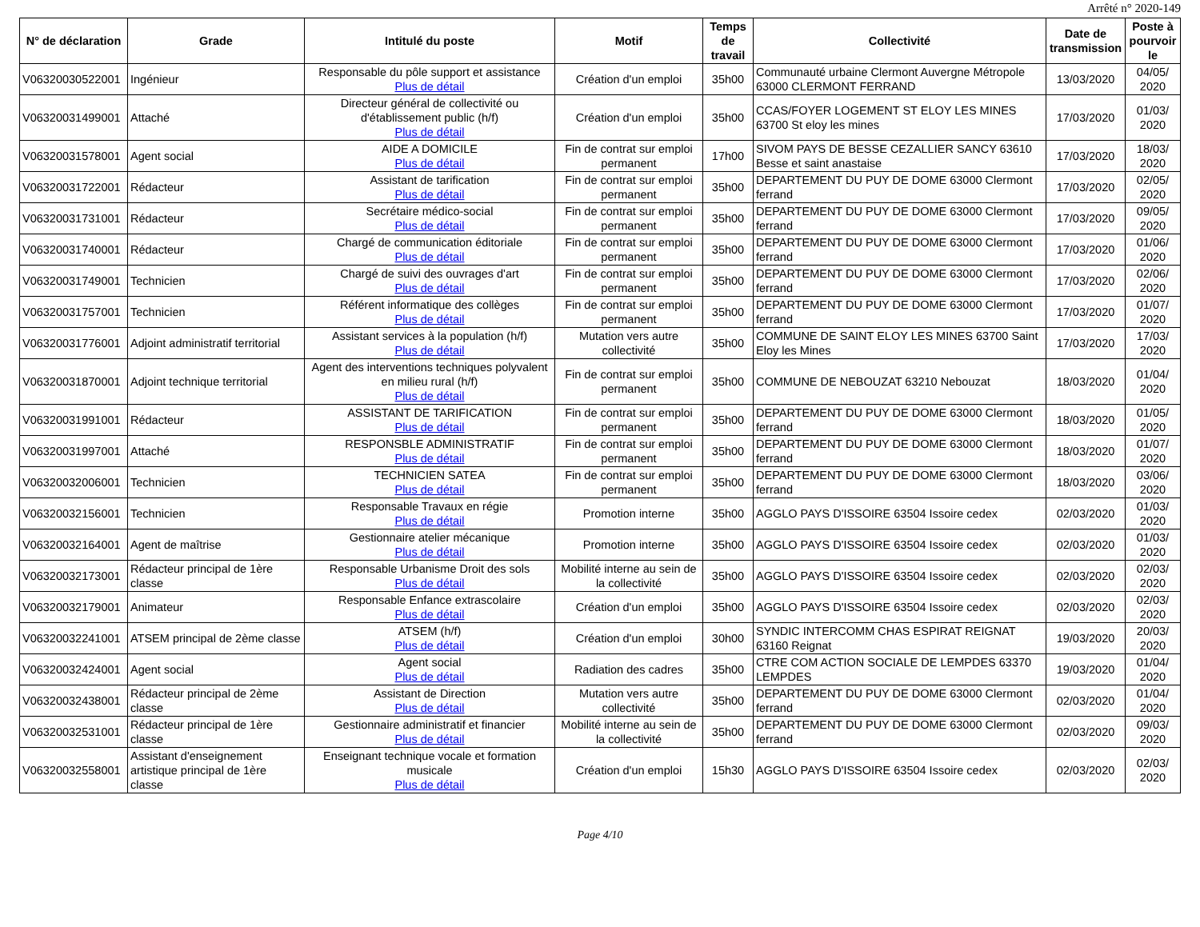Arrêté n° 2020-149
| N° de déclaration | Grade | Intitulé du poste | Motif | Temps de travail | Collectivité | Date de transmission | Poste à pourvoir le |
| --- | --- | --- | --- | --- | --- | --- | --- |
| V06320030522001 | Ingénieur | Responsable du pôle support et assistance Plus de détail | Création d'un emploi | 35h00 | Communauté urbaine Clermont Auvergne Métropole 63000 CLERMONT FERRAND | 13/03/2020 | 04/05/ 2020 |
| V06320031499001 | Attaché | Directeur général de collectivité ou d'établissement public (h/f) Plus de détail | Création d'un emploi | 35h00 | CCAS/FOYER LOGEMENT ST ELOY LES MINES 63700 St eloy les mines | 17/03/2020 | 01/03/ 2020 |
| V06320031578001 | Agent social | AIDE A DOMICILE Plus de détail | Fin de contrat sur emploi permanent | 17h00 | SIVOM PAYS DE BESSE CEZALLIER SANCY 63610 Besse et saint anastaise | 17/03/2020 | 18/03/ 2020 |
| V06320031722001 | Rédacteur | Assistant de tarification Plus de détail | Fin de contrat sur emploi permanent | 35h00 | DEPARTEMENT DU PUY DE DOME 63000 Clermont ferrand | 17/03/2020 | 02/05/ 2020 |
| V06320031731001 | Rédacteur | Secrétaire médico-social Plus de détail | Fin de contrat sur emploi permanent | 35h00 | DEPARTEMENT DU PUY DE DOME 63000 Clermont ferrand | 17/03/2020 | 09/05/ 2020 |
| V06320031740001 | Rédacteur | Chargé de communication éditoriale Plus de détail | Fin de contrat sur emploi permanent | 35h00 | DEPARTEMENT DU PUY DE DOME 63000 Clermont ferrand | 17/03/2020 | 01/06/ 2020 |
| V06320031749001 | Technicien | Chargé de suivi des ouvrages d'art Plus de détail | Fin de contrat sur emploi permanent | 35h00 | DEPARTEMENT DU PUY DE DOME 63000 Clermont ferrand | 17/03/2020 | 02/06/ 2020 |
| V06320031757001 | Technicien | Référent informatique des collèges Plus de détail | Fin de contrat sur emploi permanent | 35h00 | DEPARTEMENT DU PUY DE DOME 63000 Clermont ferrand | 17/03/2020 | 01/07/ 2020 |
| V06320031776001 | Adjoint administratif territorial | Assistant services à la population (h/f) Plus de détail | Mutation vers autre collectivité | 35h00 | COMMUNE DE SAINT ELOY LES MINES 63700 Saint Eloy les Mines | 17/03/2020 | 17/03/ 2020 |
| V06320031870001 | Adjoint technique territorial | Agent des interventions techniques polyvalent en milieu rural (h/f) Plus de détail | Fin de contrat sur emploi permanent | 35h00 | COMMUNE DE NEBOUZAT 63210 Nebouzat | 18/03/2020 | 01/04/ 2020 |
| V06320031991001 | Rédacteur | ASSISTANT DE TARIFICATION Plus de détail | Fin de contrat sur emploi permanent | 35h00 | DEPARTEMENT DU PUY DE DOME 63000 Clermont ferrand | 18/03/2020 | 01/05/ 2020 |
| V06320031997001 | Attaché | RESPONSBLE ADMINISTRATIF Plus de détail | Fin de contrat sur emploi permanent | 35h00 | DEPARTEMENT DU PUY DE DOME 63000 Clermont ferrand | 18/03/2020 | 01/07/ 2020 |
| V06320032006001 | Technicien | TECHNICIEN SATEA Plus de détail | Fin de contrat sur emploi permanent | 35h00 | DEPARTEMENT DU PUY DE DOME 63000 Clermont ferrand | 18/03/2020 | 03/06/ 2020 |
| V06320032156001 | Technicien | Responsable Travaux en régie Plus de détail | Promotion interne | 35h00 | AGGLO PAYS D'ISSOIRE 63504 Issoire cedex | 02/03/2020 | 01/03/ 2020 |
| V06320032164001 | Agent de maîtrise | Gestionnaire atelier mécanique Plus de détail | Promotion interne | 35h00 | AGGLO PAYS D'ISSOIRE 63504 Issoire cedex | 02/03/2020 | 01/03/ 2020 |
| V06320032173001 | Rédacteur principal de 1ère classe | Responsable Urbanisme Droit des sols Plus de détail | Mobilité interne au sein de la collectivité | 35h00 | AGGLO PAYS D'ISSOIRE 63504 Issoire cedex | 02/03/2020 | 02/03/ 2020 |
| V06320032179001 | Animateur | Responsable Enfance extrascolaire Plus de détail | Création d'un emploi | 35h00 | AGGLO PAYS D'ISSOIRE 63504 Issoire cedex | 02/03/2020 | 02/03/ 2020 |
| V06320032241001 | ATSEM principal de 2ème classe | ATSEM (h/f) Plus de détail | Création d'un emploi | 30h00 | SYNDIC INTERCOMM CHAS ESPIRAT REIGNAT 63160 Reignat | 19/03/2020 | 20/03/ 2020 |
| V06320032424001 | Agent social | Agent social Plus de détail | Radiation des cadres | 35h00 | CTRE COM ACTION SOCIALE DE LEMPDES 63370 LEMPDES | 19/03/2020 | 01/04/ 2020 |
| V06320032438001 | Rédacteur principal de 2ème classe | Assistant de Direction Plus de détail | Mutation vers autre collectivité | 35h00 | DEPARTEMENT DU PUY DE DOME 63000 Clermont ferrand | 02/03/2020 | 01/04/ 2020 |
| V06320032531001 | Rédacteur principal de 1ère classe | Gestionnaire administratif et financier Plus de détail | Mobilité interne au sein de la collectivité | 35h00 | DEPARTEMENT DU PUY DE DOME 63000 Clermont ferrand | 02/03/2020 | 09/03/ 2020 |
| V06320032558001 | Assistant d'enseignement artistique principal de 1ère classe | Enseignant technique vocale et formation musicale Plus de détail | Création d'un emploi | 15h30 | AGGLO PAYS D'ISSOIRE 63504 Issoire cedex | 02/03/2020 | 02/03/ 2020 |
Page 4/10